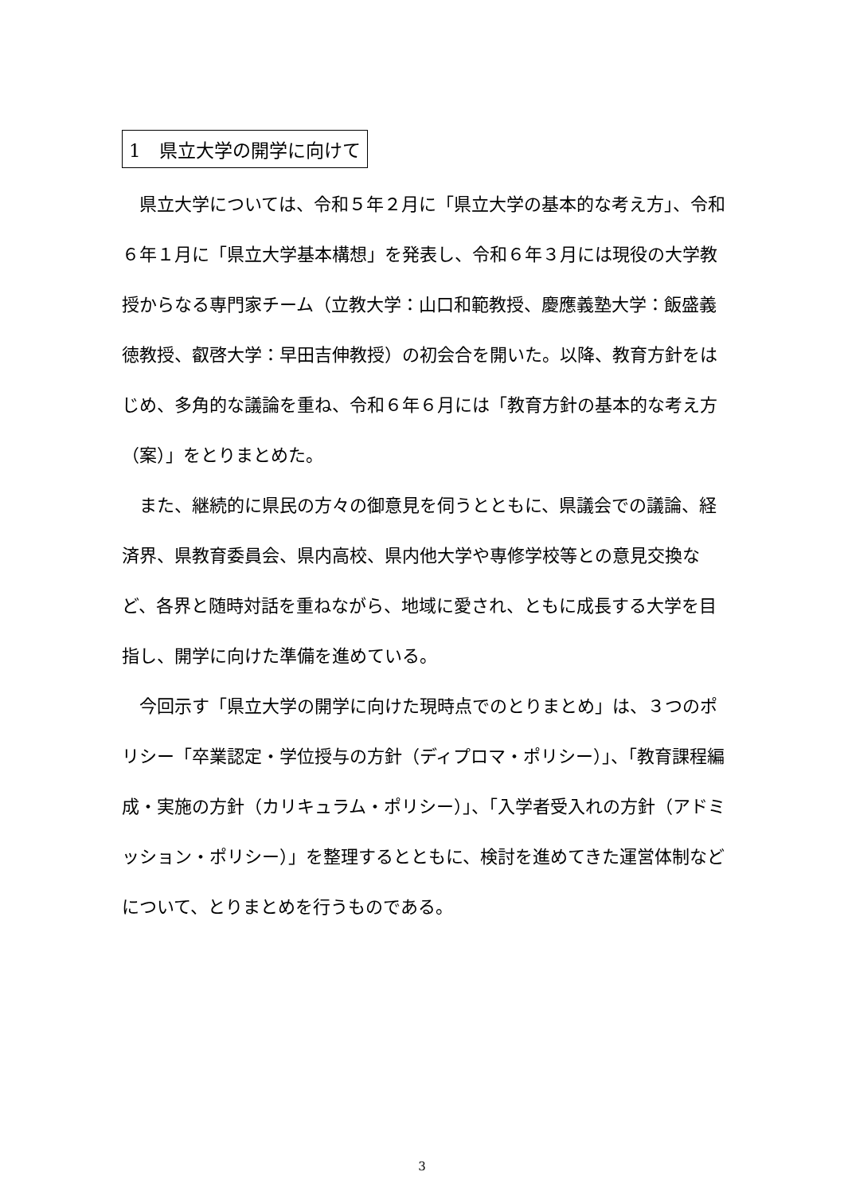1　県立大学の開学に向けて
県立大学については、令和５年２月に「県立大学の基本的な考え方」、令和６年１月に「県立大学基本構想」を発表し、令和６年３月には現役の大学教授からなる専門家チーム（立教大学：山口和範教授、慶應義塾大学：飯盛義徳教授、叡啓大学：早田吉伸教授）の初会合を開いた。以降、教育方針をはじめ、多角的な議論を重ね、令和６年６月には「教育方針の基本的な考え方（案）」をとりまとめた。
また、継続的に県民の方々の御意見を伺うとともに、県議会での議論、経済界、県教育委員会、県内高校、県内他大学や専修学校等との意見交換など、各界と随時対話を重ねながら、地域に愛され、ともに成長する大学を目指し、開学に向けた準備を進めている。
今回示す「県立大学の開学に向けた現時点でのとりまとめ」は、３つのポリシー「卒業認定・学位授与の方針（ディプロマ・ポリシー）」、「教育課程編成・実施の方針（カリキュラム・ポリシー）」、「入学者受入れの方針（アドミッション・ポリシー）」を整理するとともに、検討を進めてきた運営体制などについて、とりまとめを行うものである。
3